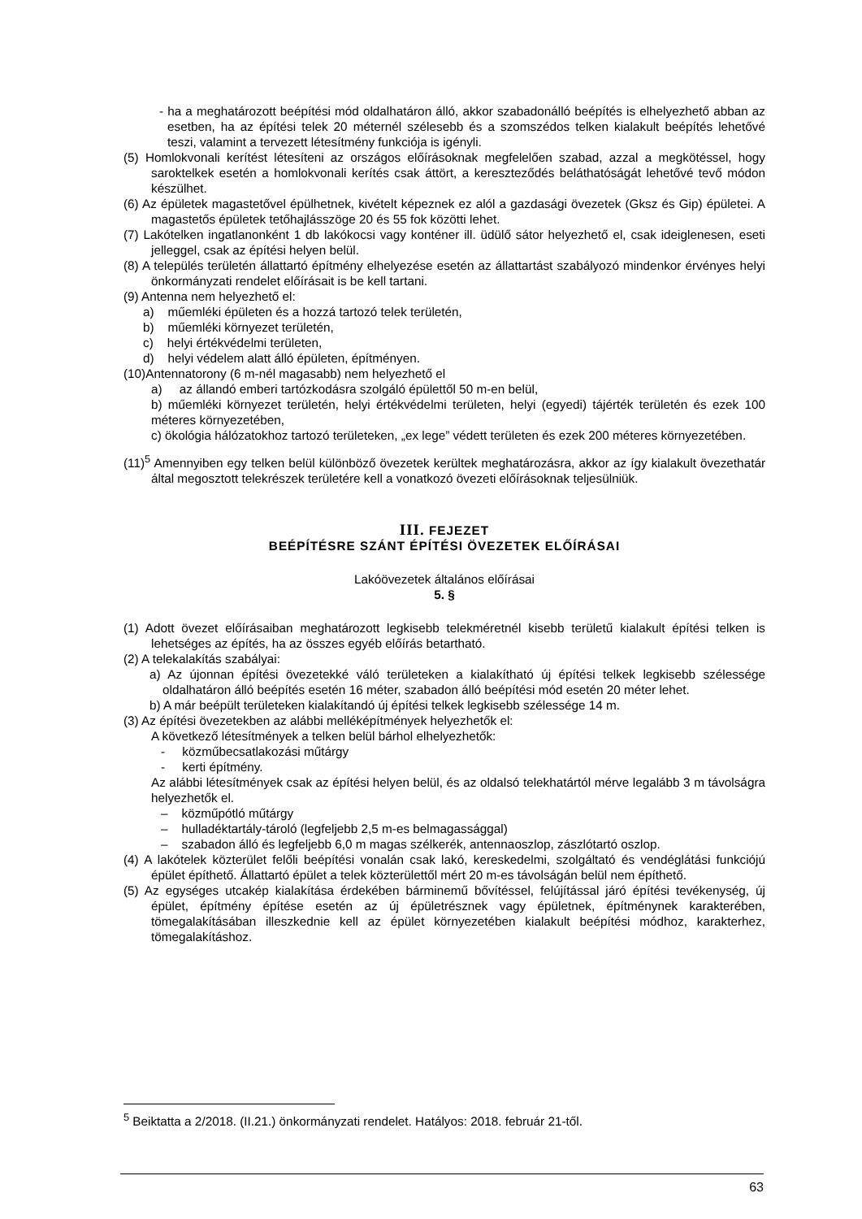- ha a meghatározott beépítési mód oldalhatáron álló, akkor szabadonálló beépítés is elhelyezhető abban az esetben, ha az építési telek 20 méternél szélesebb és a szomszédos telken kialakult beépítés lehetővé teszi, valamint a tervezett létesítmény funkciója is igényli.
(5) Homlokvonali kerítést létesíteni az országos előírásoknak megfelelően szabad, azzal a megkötéssel, hogy saroktelkek esetén a homlokvonali kerítés csak áttört, a kereszteződés beláthatóságát lehetővé tevő módon készülhet.
(6) Az épületek magastetővel épülhetnek, kivételt képeznek ez alól a gazdasági övezetek (Gksz és Gip) épületei. A magastetős épületek tetőhajlásszöge 20 és 55 fok közötti lehet.
(7) Lakótelken ingatlanonként 1 db lakókocsi vagy konténer ill. üdülő sátor helyezhető el, csak ideiglenesen, eseti jelleggel, csak az építési helyen belül.
(8) A település területén állattartó építmény elhelyezése esetén az állattartást szabályozó mindenkor érvényes helyi önkormányzati rendelet előírásait is be kell tartani.
(9) Antenna nem helyezhető el:
a) műemléki épületen és a hozzá tartozó telek területén,
b) műemléki környezet területén,
c) helyi értékvédelmi területen,
d) helyi védelem alatt álló épületen, építményen.
(10)Antennatorony (6 m-nél magasabb) nem helyezhető el
a) az állandó emberi tartózkodásra szolgáló épülettől 50 m-en belül,
b) műemléki környezet területén, helyi értékvédelmi területen, helyi (egyedi) tájérték területén és ezek 100 méteres környezetében,
c) ökológia hálózatokhoz tartozó területeken, „ex lege” védett területen és ezek 200 méteres környezetében.
(11)<sup>5</sup> Amennyiben egy telken belül különböző övezetek kerültek meghatározásra, akkor az így kialakult övezethatár által megosztott telekrészek területére kell a vonatkozó övezeti előírásoknak teljesülniük.
III. FEJEZET
BEÉPÍTÉSRE SZÁNT ÉPÍTÉSI ÖVEZETEK ELŐÍRÁSAI
Lakóövezetek általános előírásai
5. §
(1) Adott övezet előírásaiban meghatározott legkisebb telekméretnél kisebb területű kialakult építési telken is lehetséges az építés, ha az összes egyéb előírás betartható.
(2) A telekalakítás szabályai:
a) Az újonnan építési övezetekké váló területeken a kialakítható új építési telkek legkisebb szélessége oldalhatáron álló beépítés esetén 16 méter, szabadon álló beépítési mód esetén 20 méter lehet.
b) A már beépült területeken kialakítandó új építési telkek legkisebb szélessége 14 m.
(3) Az építési övezetekben az alábbi melléképítmények helyezhetők el:
A következő létesítmények a telken belül bárhol elhelyezhetők:
- közműbecsatlakozási műtárgy
- kerti építmény.
Az alábbi létesítmények csak az építési helyen belül, és az oldalsó telekhatártól mérve legalább 3 m távolságra helyezhetők el.
– közműpótló műtárgy
– hulladéktartály-tároló (legfeljebb 2,5 m-es belmagassággal)
– szabadon álló és legfeljebb 6,0 m magas szélkerék, antennaoszlop, zászlótartó oszlop.
(4) A lakótelek közterület felőli beépítési vonalán csak lakó, kereskedelmi, szolgáltató és vendéglátási funkciójú épület építhető. Állattartó épület a telek közterülettől mért 20 m-es távolságán belül nem építhető.
(5) Az egységes utcakép kialakítása érdekében bárminemű bővítéssel, felújítással járó építési tevékenység, új épület, építmény építése esetén az új épületrésznek vagy épületnek, építménynek karakterében, tömegalakításában illeszkednie kell az épület környezetében kialakult beépítési módhoz, karakterhez, tömegalakításhoz.
<sup>5</sup> Beiktatta a 2/2018. (II.21.) önkormányzati rendelet. Hatályos: 2018. február 21-től.
63